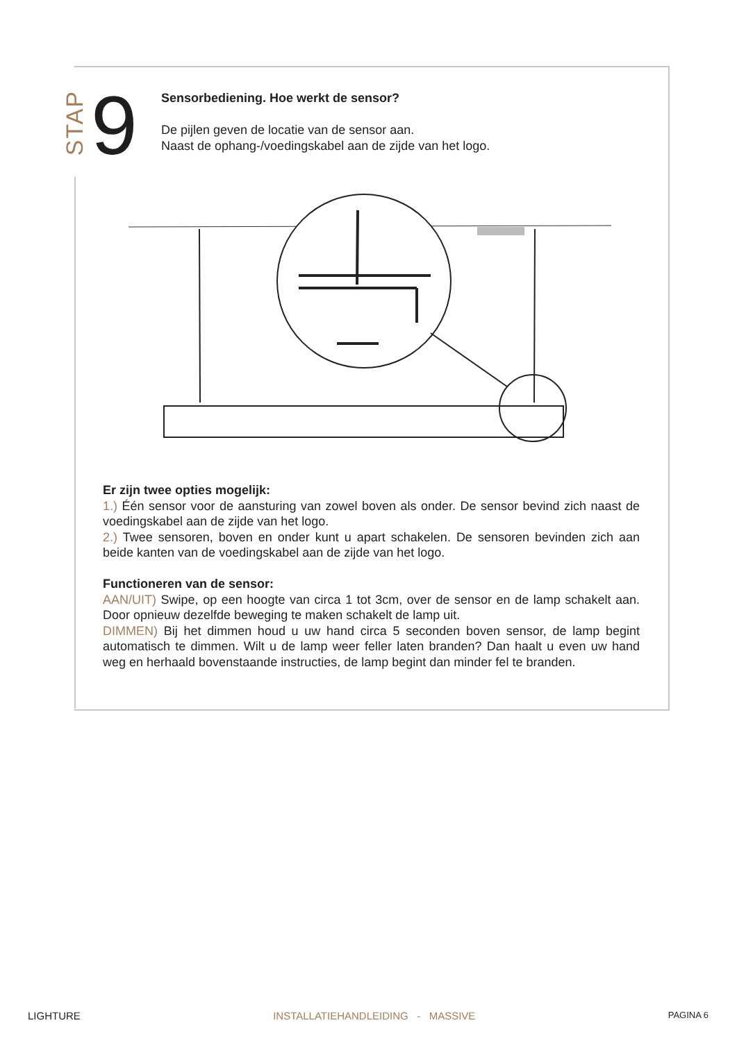STAP
9
Sensorbediening. Hoe werkt de sensor?
De pijlen geven de locatie van de sensor aan.
Naast de ophang-/voedingskabel aan de zijde van het logo.
Er zijn twee opties mogelijk:
1.) Één sensor voor de aansturing van zowel boven als onder. De sensor bevind zich naast de voedingskabel aan de zijde van het logo.
2.) Twee sensoren, boven en onder kunt u apart schakelen. De sensoren bevinden zich aan beide kanten van de voedingskabel aan de zijde van het logo.
Functioneren van de sensor:
AAN/UIT) Swipe, op een hoogte van circa 1 tot 3cm, over de sensor en de lamp schakelt aan. Door opnieuw dezelfde beweging te maken schakelt de lamp uit.
DIMMEN) Bij het dimmen houd u uw hand circa 5 seconden boven sensor, de lamp begint automatisch te dimmen. Wilt u de lamp weer feller laten branden? Dan haalt u even uw hand weg en herhaald bovenstaande instructies, de lamp begint dan minder fel te branden.
LIGHTURE INSTALLATIEHANDLEIDING - MASSIVE PAGINA 6